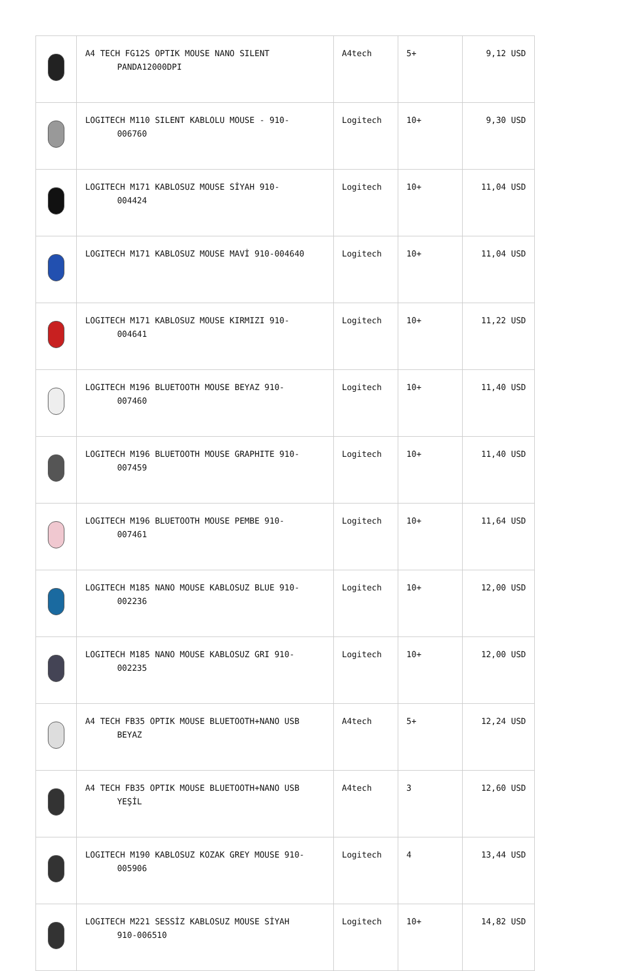| | A4 TECH FG12S OPTIK MOUSE NANO SILENT PANDA12000DPI | A4tech | 5+ | 9,12 USD |
| | LOGITECH M110 SILENT KABLOLU MOUSE - 910- 006760 | Logitech | 10+ | 9,30 USD |
| | LOGITECH M171 KABLOSUZ MOUSE SİYAH 910- 004424 | Logitech | 10+ | 11,04 USD |
| | LOGITECH M171 KABLOSUZ MOUSE MAVİ 910-004640 | Logitech | 10+ | 11,04 USD |
| | LOGITECH M171 KABLOSUZ MOUSE KIRMIZI 910- 004641 | Logitech | 10+ | 11,22 USD |
| | LOGITECH M196 BLUETOOTH MOUSE BEYAZ 910- 007460 | Logitech | 10+ | 11,40 USD |
| | LOGITECH M196 BLUETOOTH MOUSE GRAPHITE 910- 007459 | Logitech | 10+ | 11,40 USD |
| | LOGITECH M196 BLUETOOTH MOUSE PEMBE 910- 007461 | Logitech | 10+ | 11,64 USD |
| | LOGITECH M185 NANO MOUSE KABLOSUZ BLUE 910- 002236 | Logitech | 10+ | 12,00 USD |
| | LOGITECH M185 NANO MOUSE KABLOSUZ GRI 910- 002235 | Logitech | 10+ | 12,00 USD |
| | A4 TECH FB35 OPTIK MOUSE BLUETOOTH+NANO USB BEYAZ | A4tech | 5+ | 12,24 USD |
| | A4 TECH FB35 OPTIK MOUSE BLUETOOTH+NANO USB YEŞİL | A4tech | 3 | 12,60 USD |
| | LOGITECH M190 KABLOSUZ KOZAK GREY MOUSE 910- 005906 | Logitech | 4 | 13,44 USD |
| | LOGITECH M221 SESSİZ KABLOSUZ MOUSE SİYAH 910-006510 | Logitech | 10+ | 14,82 USD |